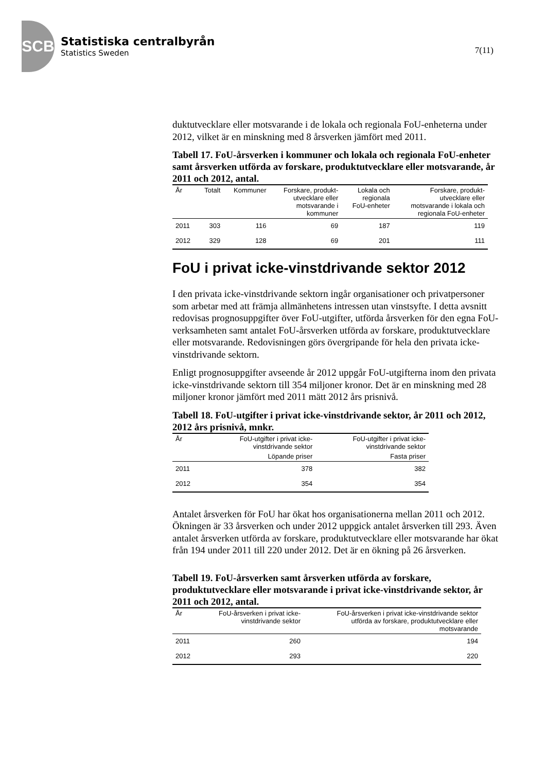SCB
Statistiska centralbyrån
Statistics Sweden
7(11)
duktutvecklare eller motsvarande i de lokala och regionala FoU-enheterna under 2012, vilket är en minskning med 8 årsverken jämfört med 2011.
Tabell 17. FoU-årsverken i kommuner och lokala och regionala FoU-enheter samt årsverken utförda av forskare, produktutvecklare eller motsvarande, år 2011 och 2012, antal.
| År | Totalt | Kommuner | Forskare, produkt- utvecklare eller motsvarande i kommuner | Lokala och regionala FoU-enheter | Forskare, produkt- utvecklare eller motsvarande i lokala och regionala FoU-enheter |
| --- | --- | --- | --- | --- | --- |
| 2011 | 303 | 116 | 69 | 187 | 119 |
| 2012 | 329 | 128 | 69 | 201 | 111 |
FoU i privat icke-vinstdrivande sektor 2012
I den privata icke-vinstdrivande sektorn ingår organisationer och privatpersoner som arbetar med att främja allmänhetens intressen utan vinstsyfte. I detta avsnitt redovisas prognosuppgifter över FoU-utgifter, utförda årsverken för den egna FoU-verksamheten samt antalet FoU-årsverken utförda av forskare, produktutvecklare eller motsvarande. Redovisningen görs övergripande för hela den privata icke-vinstdrivande sektorn.
Enligt prognosuppgifter avseende år 2012 uppgår FoU-utgifterna inom den privata icke-vinstdrivande sektorn till 354 miljoner kronor. Det är en minskning med 28 miljoner kronor jämfört med 2011 mätt 2012 års prisnivå.
Tabell 18. FoU-utgifter i privat icke-vinstdrivande sektor, år 2011 och 2012, 2012 års prisnivå, mnkr.
| År | FoU-utgifter i privat icke- vinstdrivande sektor | FoU-utgifter i privat icke- vinstdrivande sektor |
| --- | --- | --- |
| | Löpande priser | Fasta priser |
| 2011 | 378 | 382 |
| 2012 | 354 | 354 |
Antalet årsverken för FoU har ökat hos organisationerna mellan 2011 och 2012. Ökningen är 33 årsverken och under 2012 uppgick antalet årsverken till 293. Även antalet årsverken utförda av forskare, produktutvecklare eller motsvarande har ökat från 194 under 2011 till 220 under 2012. Det är en ökning på 26 årsverken.
Tabell 19. FoU-årsverken samt årsverken utförda av forskare, produktutvecklare eller motsvarande i privat icke-vinstdrivande sektor, år 2011 och 2012, antal.
| År | FoU-årsverken i privat icke- vinstdrivande sektor | FoU-årsverken i privat icke-vinstdrivande sektor utförda av forskare, produktutvecklare eller motsvarande |
| --- | --- | --- |
| 2011 | 260 | 194 |
| 2012 | 293 | 220 |